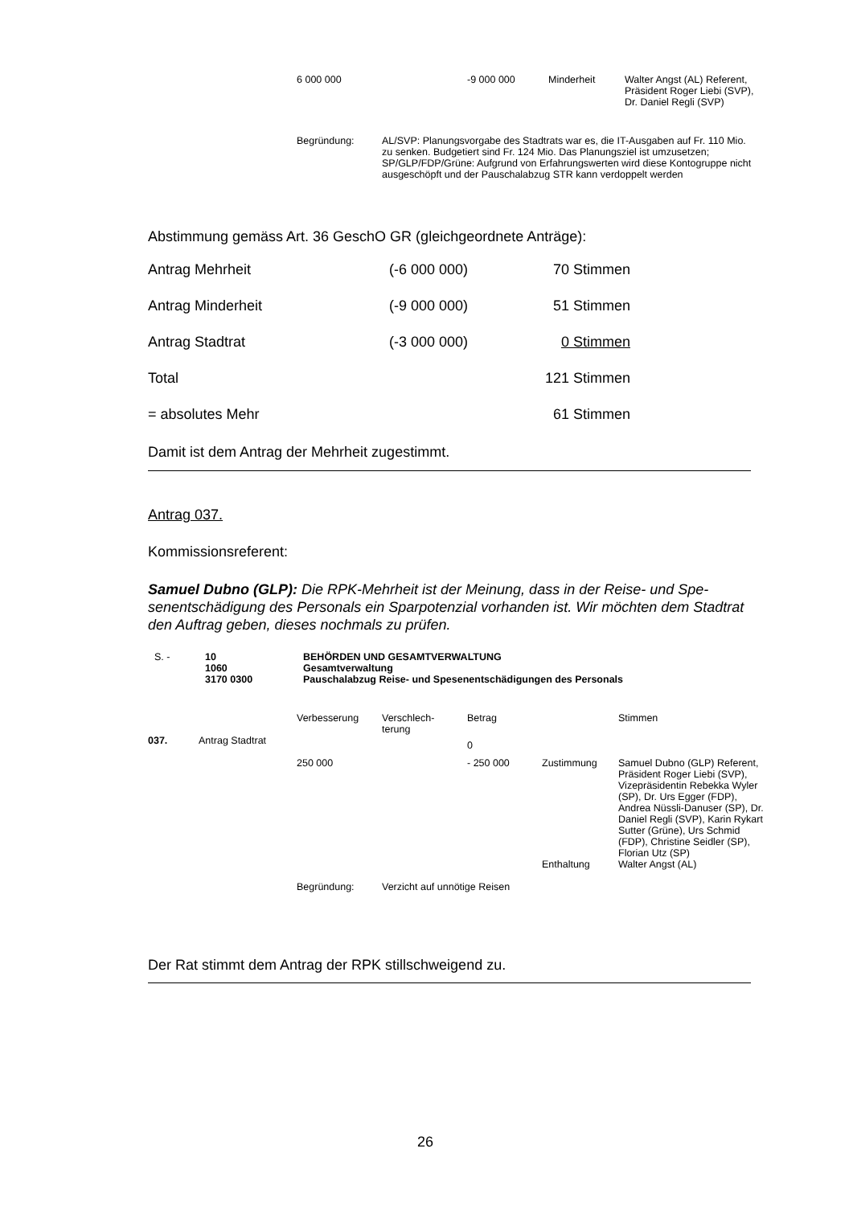| 6 000 000 | -9 000 000 | Minderheit | Walter Angst (AL) Referent, Präsident Roger Liebi (SVP), Dr. Daniel Regli (SVP) |
| Begründung: | AL/SVP: Planungsvorgabe des Stadtrats war es, die IT-Ausgaben auf Fr. 110 Mio. zu senken. Budgetiert sind Fr. 124 Mio. Das Planungsziel ist umzusetzen; SP/GLP/FDP/Grüne: Aufgrund von Erfahrungswerten wird diese Kontogruppe nicht ausgeschöpft und der Pauschalabzug STR kann verdoppelt werden |
Abstimmung gemäss Art. 36 GeschO GR (gleichgeordnete Anträge):
| Antrag Mehrheit | (-6 000 000) | 70 Stimmen |
| Antrag Minderheit | (-9 000 000) | 51 Stimmen |
| Antrag Stadtrat | (-3 000 000) | 0 Stimmen |
| Total | | 121 Stimmen |
| = absolutes Mehr | | 61 Stimmen |
Damit ist dem Antrag der Mehrheit zugestimmt.
Antrag 037.
Kommissionsreferent:
Samuel Dubno (GLP): Die RPK-Mehrheit ist der Meinung, dass in der Reise- und Spe­senentschädigung des Personals ein Sparpotenzial vorhanden ist. Wir möchten dem Stadtrat den Auftrag geben, dieses nochmals zu prüfen.
| S. - | 10 1060 3170 0300 | BEHÖRDEN UND GESAMTVERWALTUNG Gesamtverwaltung Pauschalabzug Reise- und Spesenentschädigungen des Personals |
| | | Verbesserung | Verschlech- terung | Betrag | | Stimmen |
| 037. | Antrag Stadtrat | | | 0 | | |
| | | 250 000 | | - 250 000 | Zustimmung | Samuel Dubno (GLP) Referent, Präsident Roger Liebi (SVP), Vizepräsiden­tin Rebekka Wyler (SP), Dr. Urs Egger (FDP), Andrea Nüssli-Danuser (SP), Dr. Daniel Regli (SVP), Karin Rykart Sutter (Grüne), Urs Schmid (FDP), Christine Seidler (SP), Florian Utz (SP) |
| | | | | | Enthaltung | Walter Angst (AL) |
| | | Begründung: | Verzicht auf unnötige Reisen | | | |
Der Rat stimmt dem Antrag der RPK stillschweigend zu.
26